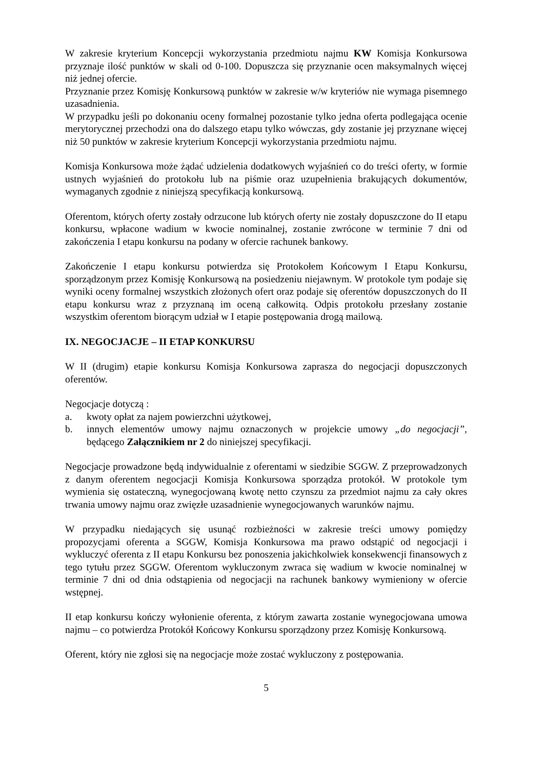W zakresie kryterium Koncepcji wykorzystania przedmiotu najmu KW Komisja Konkursowa przyznaje ilość punktów w skali od 0-100. Dopuszcza się przyznanie ocen maksymalnych więcej niż jednej ofercie.
Przyznanie przez Komisję Konkursową punktów w zakresie w/w kryteriów nie wymaga pisemnego uzasadnienia.
W przypadku jeśli po dokonaniu oceny formalnej pozostanie tylko jedna oferta podlegająca ocenie merytorycznej przechodzi ona do dalszego etapu tylko wówczas, gdy zostanie jej przyznane więcej niż 50 punktów w zakresie kryterium Koncepcji wykorzystania przedmiotu najmu.
Komisja Konkursowa może żądać udzielenia dodatkowych wyjaśnień co do treści oferty, w formie ustnych wyjaśnień do protokołu lub na piśmie oraz uzupełnienia brakujących dokumentów, wymaganych zgodnie z niniejszą specyfikacją konkursową.
Oferentom, których oferty zostały odrzucone lub których oferty nie zostały dopuszczone do II etapu konkursu, wpłacone wadium w kwocie nominalnej, zostanie zwrócone w terminie 7 dni od zakończenia I etapu konkursu na podany w ofercie rachunek bankowy.
Zakończenie I etapu konkursu potwierdza się Protokołem Końcowym I Etapu Konkursu, sporządzonym przez Komisję Konkursową na posiedzeniu niejawnym. W protokole tym podaje się wyniki oceny formalnej wszystkich złożonych ofert oraz podaje się oferentów dopuszczonych do II etapu konkursu wraz z przyznaną im oceną całkowitą. Odpis protokołu przesłany zostanie wszystkim oferentom biorącym udział w I etapie postępowania drogą mailową.
IX. NEGOCJACJE – II ETAP KONKURSU
W II (drugim) etapie konkursu Komisja Konkursowa zaprasza do negocjacji dopuszczonych oferentów.
Negocjacje dotyczą :
a. kwoty opłat za najem powierzchni użytkowej,
b. innych elementów umowy najmu oznaczonych w projekcie umowy „do negocjacji”, będącego Załącznikiem nr 2 do niniejszej specyfikacji.
Negocjacje prowadzone będą indywidualnie z oferentami w siedzibie SGGW. Z przeprowadzonych z danym oferentem negocjacji Komisja Konkursowa sporządza protokół. W protokole tym wymienia się ostateczną, wynegocjowaną kwotę netto czynszu za przedmiot najmu za cały okres trwania umowy najmu oraz zwięzłe uzasadnienie wynegocjowanych warunków najmu.
W przypadku niedających się usunąć rozbieżności w zakresie treści umowy pomiędzy propozycjami oferenta a SGGW, Komisja Konkursowa ma prawo odstąpić od negocjacji i wykluczyć oferenta z II etapu Konkursu bez ponoszenia jakichkolwiek konsekwencji finansowych z tego tytułu przez SGGW. Oferentom wykluczonym zwraca się wadium w kwocie nominalnej w terminie 7 dni od dnia odstąpienia od negocjacji na rachunek bankowy wymieniony w ofercie wstępnej.
II etap konkursu kończy wyłonienie oferenta, z którym zawarta zostanie wynegocjowana umowa najmu – co potwierdza Protokół Końcowy Konkursu sporządzony przez Komisję Konkursową.
Oferent, który nie zgłosi się na negocjacje może zostać wykluczony z postępowania.
5